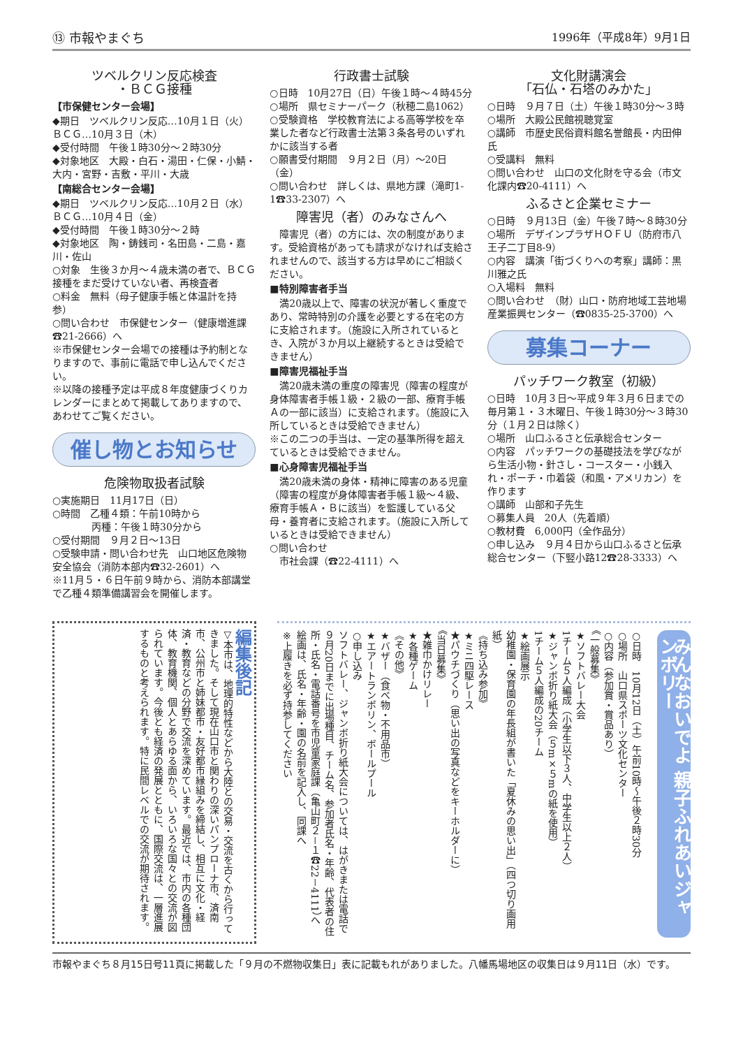⑬ 市報やまぐち 1996年（平成8年）9月1日
ツベルクリン反応検査
・ＢＣＧ接種
【市保健センター会場】
◆期日　ツベルクリン反応…10月１日（火）　ＢＣＧ…10月３日（木）
◆受付時間　午後１時30分～２時30分
◆対象地区　大殿・白石・湯田・仁保・小鯖・大内・宮野・吉敷・平川・大歳
【南総合センター会場】
◆期日　ツベルクリン反応…10月２日（水）　ＢＣＧ…10月４日（金）
◆受付時間　午後１時30分～２時
◆対象地区　陶・鋳銭司・名田島・二島・嘉川・佐山
○対象　生後３か月～４歳未満の者で、ＢＣＧ接種をまだ受けていない者、再検査者
○料金　無料（母子健康手帳と体温計を持参）
○問い合わせ　市保健センター（健康増進課☎21-2666）へ
※市保健センター会場での接種は予約制となりますので、事前に電話で申し込んでください。
※以降の接種予定は平成８年度健康づくりカレンダーにまとめて掲載してありますので、あわせてご覧ください。
催し物とお知らせ
危険物取扱者試験
○実施期日　11月17日（日）
○時間　乙種４類：午前10時から
　　　　丙種：午後１時30分から
○受付期間　９月２日～13日
○受験申請・問い合わせ先　山口地区危険物安全協会（消防本部内☎32-2601）へ
※11月５・６日午前９時から、消防本部講堂で乙種４類準備講習会を開催します。
行政書士試験
○日時　10月27日（日）午後１時～４時45分
○場所　県セミナーパーク（秋穂二島1062）
○受験資格　学校教育法による高等学校を卒業した者など行政書士法第３条各号のいずれかに該当する者
○願書受付期間　９月２日（月）～20日（金）
○問い合わせ　詳しくは、県地方課（滝町1-1☎33-2307）へ
障害児（者）のみなさんへ
　障害児（者）の方には、次の制度があります。受給資格があっても請求がなければ支給されませんので、該当する方は早めにご相談ください。
■特別障害者手当
　満20歳以上で、障害の状況が著しく重度であり、常時特別の介護を必要とする在宅の方に支給されます。（施設に入所されているとき、入院が３か月以上継続するときは受給できません）
■障害児福祉手当
　満20歳未満の重度の障害児（障害の程度が身体障害者手帳１級・２級の一部、療育手帳Ａの一部に該当）に支給されます。（施設に入所しているときは受給できません）
※この二つの手当は、一定の基準所得を超えているときは受給できません。
■心身障害児福祉手当
　満20歳未満の身体・精神に障害のある児童（障害の程度が身体障害者手帳１級～４級、療育手帳Ａ・Ｂに該当）を監護している父母・養育者に支給されます。（施設に入所しているときは受給できません）
○問い合わせ
　市社会課（☎22-4111）へ
文化財講演会
「石仏・石塔のみかた」
○日時　９月７日（土）午後１時30分～３時
○場所　大殿公民館視聴覚室
○講師　市歴史民俗資料館名誉館長・内田伸氏
○受講料　無料
○問い合わせ　山口の文化財を守る会（市文化課内☎20-4111）へ
ふるさと企業セミナー
○日時　９月13日（金）午後７時～８時30分
○場所　デザインプラザＨＯＦＵ（防府市八王子二丁目8-9）
○内容　講演「街づくりへの考察」講師：黒川雅之氏
○入場料　無料
○問い合わせ　（財）山口・防府地域工芸地場産業振興センター（☎0835-25-3700）へ
募集コーナー
パッチワーク教室（初級）
○日時　10月３日～平成９年３月６日までの毎月第１・３木曜日、午後１時30分～３時30分（１月２日は除く）
○場所　山口ふるさと伝承総合センター
○内容　パッチワークの基礎技法を学びながら生活小物・針さし・コースター・小銭入れ・ポーチ・巾着袋（和風・アメリカン）を作ります
○講師　山部和子先生
○募集人員　20人（先着順）
○教材費　6,000円（全作品分）
○申し込み　９月４日から山口ふるさと伝承総合センター（下竪小路12☎28-3333）へ
編集後記
▽本市は、地理的特性などから大陸との交易・交流を古くから行ってきました。そして現在山口市と関わりの深いパンプローナ市、済南市、公州市と姉妹都市・友好都市縁組みを締結し、相互に文化・経済・教育などの分野で交流を深めています。最近では、市内の各種団体、教育機関、個人とあらゆる面から、いろいろな国々との交流が図られています。今後とも経済の発展とともに、国際交流は、一層進展するものと考えられます。特に民間レベルでの交流が期待されます。
みんなおいでよ 親子ふれあいジャンボリー
○日時　10月12日（土）午前10時～午後２時30分
○場所　山口県スポーツ文化センター
○内容（参加賞・賞品あり）
《一般募集》
★ソフトバレー大会
1チーム５人編成（小学生以下３人、中学生以上２人）
★ジャンボ折り紙大会（５m×５mの紙を使用）
1チーム５人編成の20チーム
★絵画展示
幼稚園・保育園の年長組が書いた「夏休みの思い出」（四つ切り画用紙）
《持ち込み参加》
★ミニ四駆レース
★パウチづくり（思い出の写真などをキーホルダーに）
《当日募集》
★雑巾かけリレー
★各種ゲーム
《その他》
★バザー（食べ物・不用品市）
★エアートランポリン、ボールプール
○申し込み
ソフトバレー、ジャンボ折り紙大会については、はがきまたは電話で９月20日までに出場種目、チーム名、参加者氏名・年齢、代表者の住所・氏名・電話番号を市児童家庭課（亀山町２－１☎22－4111）へ
絵画は、氏名・年齢・園の名前を記入し、同課へ
※上履きを必ず持参してください
市報やまぐち８月15日号11頁に掲載した「９月の不燃物収集日」表に記載もれがありました。八幡馬場地区の収集日は９月11日（水）です。